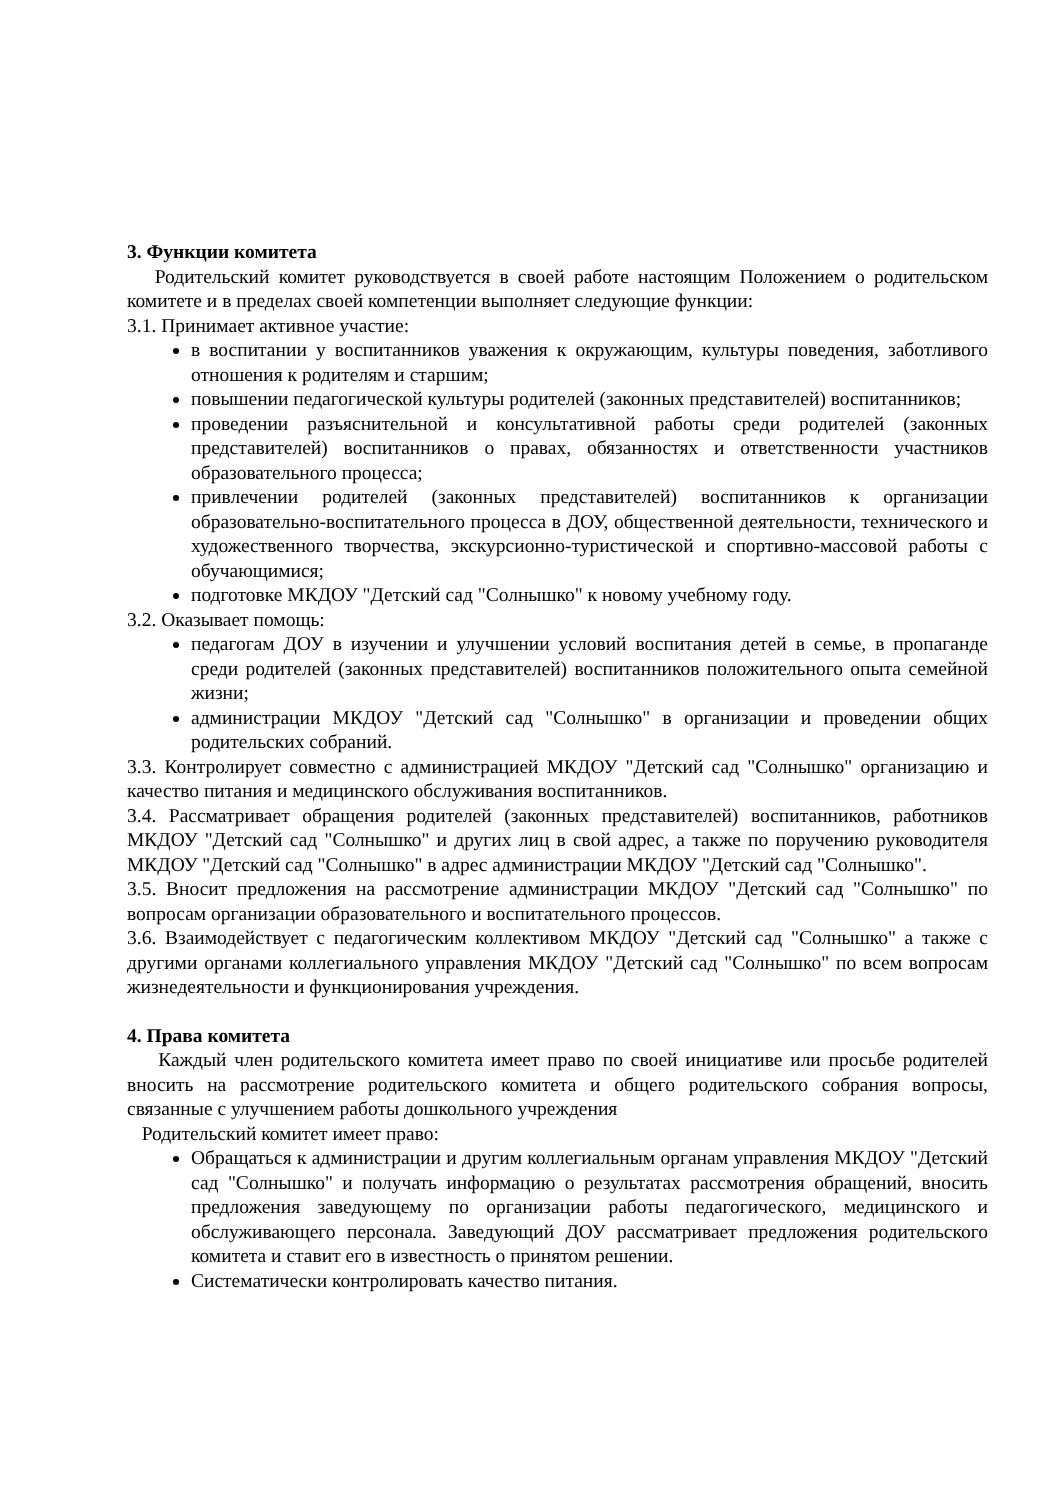3. Функции комитета
Родительский комитет руководствуется в своей работе настоящим Положением о родительском комитете и в пределах своей компетенции выполняет следующие функции:
3.1. Принимает активное участие:
в воспитании у воспитанников уважения к окружающим, культуры поведения, заботливого отношения к родителям и старшим;
повышении педагогической культуры родителей (законных представителей) воспитанников;
проведении разъяснительной и консультативной работы среди родителей (законных представителей) воспитанников о правах, обязанностях и ответственности участников образовательного процесса;
привлечении родителей (законных представителей) воспитанников к организации образовательно-воспитательного процесса в ДОУ, общественной деятельности, технического и художественного творчества, экскурсионно-туристической и спортивно-массовой работы с обучающимися;
подготовке МКДОУ "Детский сад "Солнышко" к новому учебному году.
3.2. Оказывает помощь:
педагогам ДОУ в изучении и улучшении условий воспитания детей в семье, в пропаганде среди родителей (законных представителей) воспитанников положительного опыта семейной жизни;
администрации МКДОУ "Детский сад "Солнышко" в организации и проведении общих родительских собраний.
3.3. Контролирует совместно с администрацией МКДОУ "Детский сад "Солнышко" организацию и качество питания и медицинского обслуживания воспитанников.
3.4. Рассматривает обращения родителей (законных представителей) воспитанников, работников МКДОУ "Детский сад "Солнышко" и других лиц в свой адрес, а также по поручению руководителя МКДОУ "Детский сад "Солнышко" в адрес администрации МКДОУ "Детский сад "Солнышко".
3.5. Вносит предложения на рассмотрение администрации МКДОУ "Детский сад "Солнышко" по вопросам организации образовательного и воспитательного процессов.
3.6. Взаимодействует с педагогическим коллективом МКДОУ "Детский сад "Солнышко" а также с другими органами коллегиального управления МКДОУ "Детский сад "Солнышко" по всем вопросам жизнедеятельности и функционирования учреждения.
4. Права комитета
Каждый член родительского комитета имеет право по своей инициативе или просьбе родителей вносить на рассмотрение родительского комитета и общего родительского собрания вопросы, связанные с улучшением работы дошкольного учреждения
Родительский комитет имеет право:
Обращаться к администрации и другим коллегиальным органам управления МКДОУ "Детский сад "Солнышко" и получать информацию о результатах рассмотрения обращений, вносить предложения заведующему по организации работы педагогического, медицинского и обслуживающего персонала. Заведующий ДОУ рассматривает предложения родительского комитета и ставит его в известность о принятом решении.
Систематически контролировать качество питания.